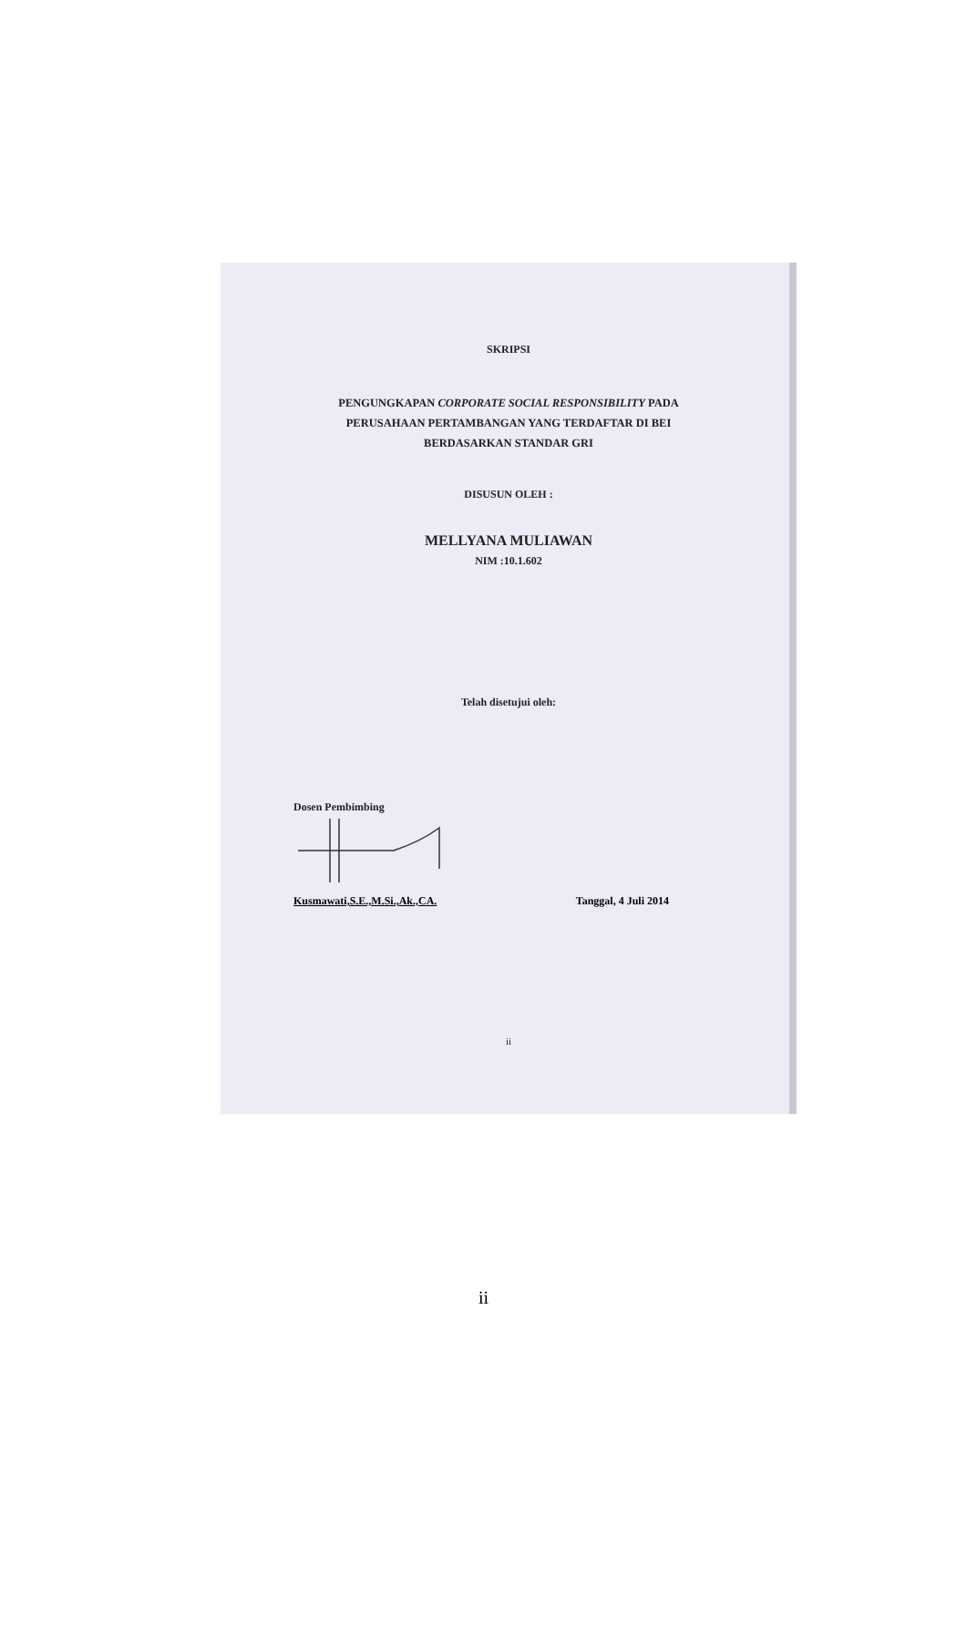SKRIPSI
PENGUNGKAPAN CORPORATE SOCIAL RESPONSIBILITY PADA
PERUSAHAAN PERTAMBANGAN YANG TERDAFTAR DI BEI
BERDASARKAN STANDAR GRI
DISUSUN OLEH :
MELLYANA MULIAWAN
NIM :10.1.602
Telah disetujui oleh:
Dosen Pembimbing
Kusmawati,S.E.,M.Si.,Ak.,CA. Tanggal, 4 Juli 2014
ii
ii